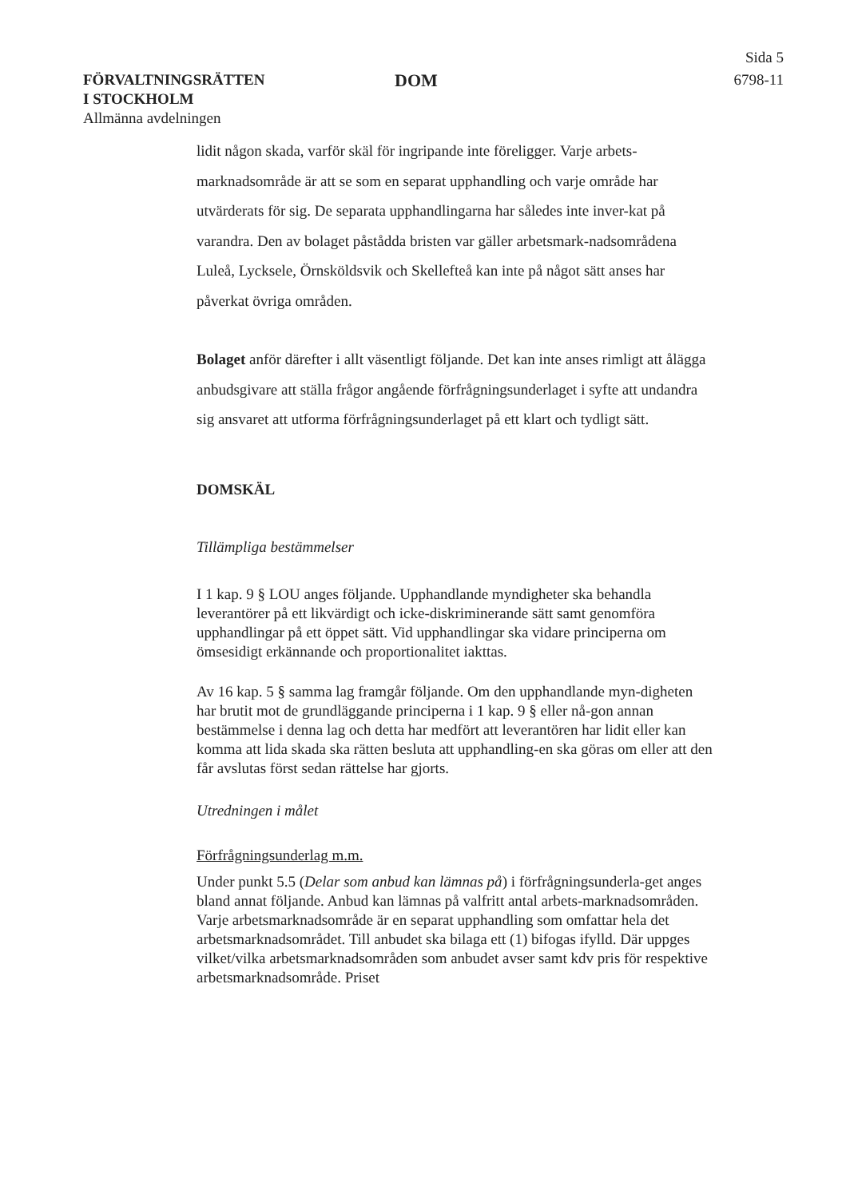FÖRVALTNINGSRÄTTEN
I STOCKHOLM
Allmänna avdelningen
DOM
Sida 5
6798-11
lidit någon skada, varför skäl för ingripande inte föreligger. Varje arbets-marknadsområde är att se som en separat upphandling och varje område har utvärderats för sig. De separata upphandlingarna har således inte inver-kat på varandra. Den av bolaget påstådda bristen var gäller arbetsmark-nadsområdena Luleå, Lycksele, Örnsköldsvik och Skellefteå kan inte på något sätt anses har påverkat övriga områden.
Bolaget anför därefter i allt väsentligt följande. Det kan inte anses rimligt att ålägga anbudsgivare att ställa frågor angående förfrågningsunderlaget i syfte att undandra sig ansvaret att utforma förfrågningsunderlaget på ett klart och tydligt sätt.
DOMSKÄL
Tillämpliga bestämmelser
I 1 kap. 9 § LOU anges följande. Upphandlande myndigheter ska behandla leverantörer på ett likvärdigt och icke-diskriminerande sätt samt genomföra upphandlingar på ett öppet sätt. Vid upphandlingar ska vidare principerna om ömsesidigt erkännande och proportionalitet iakttas.
Av 16 kap. 5 § samma lag framgår följande. Om den upphandlande myn-digheten har brutit mot de grundläggande principerna i 1 kap. 9 § eller nå-gon annan bestämmelse i denna lag och detta har medfört att leverantören har lidit eller kan komma att lida skada ska rätten besluta att upphandling-en ska göras om eller att den får avslutas först sedan rättelse har gjorts.
Utredningen i målet
Förfrågningsunderlag m.m.
Under punkt 5.5 (Delar som anbud kan lämnas på) i förfrågningsunderla-get anges bland annat följande. Anbud kan lämnas på valfritt antal arbets-marknadsområden. Varje arbetsmarknadsområde är en separat upphandling som omfattar hela det arbetsmarknadsområdet. Till anbudet ska bilaga ett (1) bifogas ifylld. Där uppges vilket/vilka arbetsmarknadsområden som anbudet avser samt kdv pris för respektive arbetsmarknadsområde. Priset